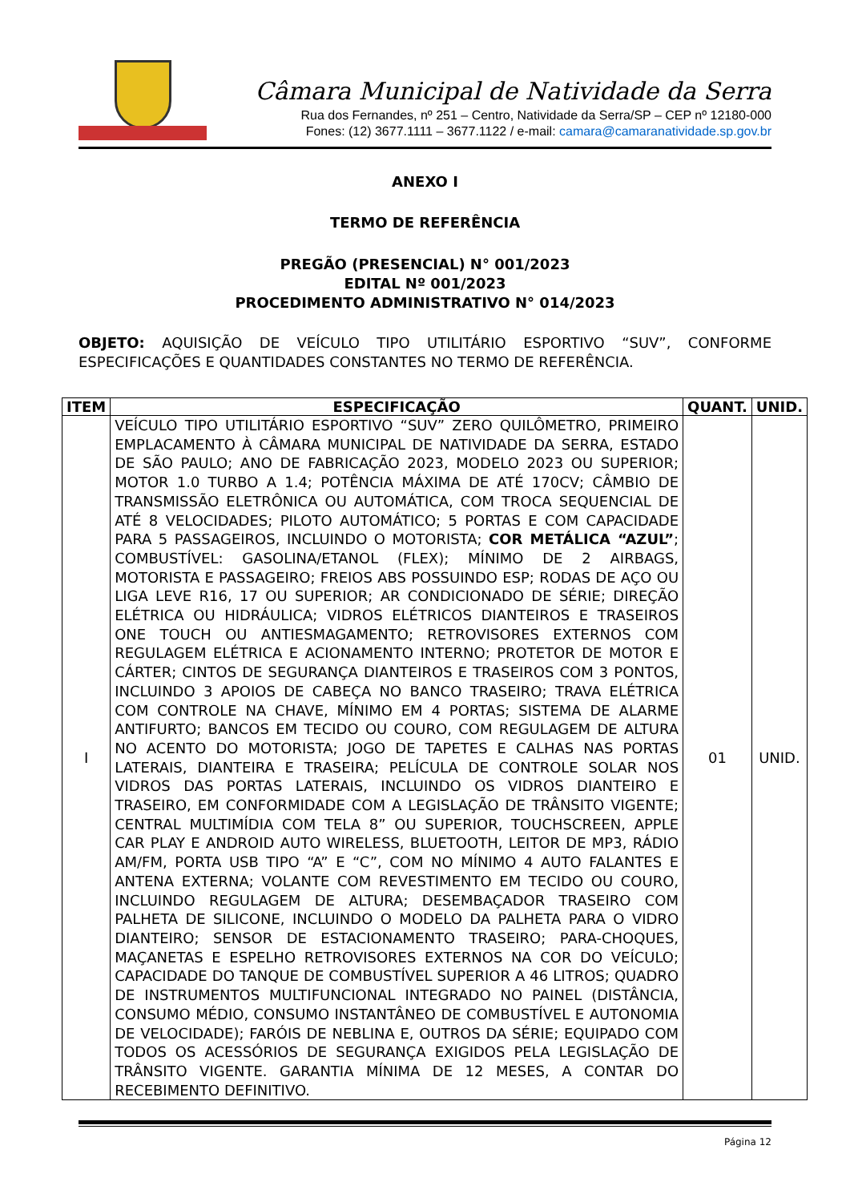Câmara Municipal de Natividade da Serra
Rua dos Fernandes, nº 251 – Centro, Natividade da Serra/SP – CEP nº 12180-000
Fones: (12) 3677.1111 – 3677.1122 / e-mail: camara@camaranatividade.sp.gov.br
ANEXO I
TERMO DE REFERÊNCIA
PREGÃO (PRESENCIAL) N° 001/2023
EDITAL Nº 001/2023
PROCEDIMENTO ADMINISTRATIVO N° 014/2023
OBJETO: AQUISIÇÃO DE VEÍCULO TIPO UTILITÁRIO ESPORTIVO “SUV”, CONFORME ESPECIFICAÇÕES E QUANTIDADES CONSTANTES NO TERMO DE REFERÊNCIA.
| ITEM | ESPECIFICAÇÃO | QUANT. | UNID. |
| --- | --- | --- | --- |
| I | VEÍCULO TIPO UTILITÁRIO ESPORTIVO “SUV” ZERO QUILÔMETRO, PRIMEIRO EMPLACAMENTO À CÂMARA MUNICIPAL DE NATIVIDADE DA SERRA, ESTADO DE SÃO PAULO; ANO DE FABRICAÇÃO 2023, MODELO 2023 OU SUPERIOR; MOTOR 1.0 TURBO A 1.4; POTÊNCIA MÁXIMA DE ATÉ 170CV; CÂMBIO DE TRANSMISSÃO ELETRÔNICA OU AUTOMÁTICA, COM TROCA SEQUENCIAL DE ATÉ 8 VELOCIDADES; PILOTO AUTOMÁTICO; 5 PORTAS E COM CAPACIDADE PARA 5 PASSAGEIROS, INCLUINDO O MOTORISTA; COR METÁLICA “AZUL” ; COMBUSTÍVEL: GASOLINA/ETANOL (FLEX); MÍNIMO DE 2 AIRBAGS, MOTORISTA E PASSAGEIRO; FREIOS ABS POSSUINDO ESP; RODAS DE AÇO OU LIGA LEVE R16, 17 OU SUPERIOR; AR CONDICIONADO DE SÉRIE; DIREÇÃO ELÉTRICA OU HIDRÁULICA; VIDROS ELÉTRICOS DIANTEIROS E TRASEIROS ONE TOUCH OU ANTIESMAGAMENTO; RETROVISORES EXTERNOS COM REGULAGEM ELÉTRICA E ACIONAMENTO INTERNO; PROTETOR DE MOTOR E CÁRTER; CINTOS DE SEGURANÇA DIANTEIROS E TRASEIROS COM 3 PONTOS, INCLUINDO 3 APOIOS DE CABEÇA NO BANCO TRASEIRO; TRAVA ELÉTRICA COM CONTROLE NA CHAVE, MÍNIMO EM 4 PORTAS; SISTEMA DE ALARME ANTIFURTO; BANCOS EM TECIDO OU COURO, COM REGULAGEM DE ALTURA NO ACENTO DO MOTORISTA; JOGO DE TAPETES E CALHAS NAS PORTAS LATERAIS, DIANTEIRA E TRASEIRA; PELÍCULA DE CONTROLE SOLAR NOS VIDROS DAS PORTAS LATERAIS, INCLUINDO OS VIDROS DIANTEIRO E TRASEIRO, EM CONFORMIDADE COM A LEGISLAÇÃO DE TRÂNSITO VIGENTE; CENTRAL MULTIMÍDIA COM TELA 8” OU SUPERIOR, TOUCHSCREEN, APPLE CAR PLAY E ANDROID AUTO WIRELESS, BLUETOOTH, LEITOR DE MP3, RÁDIO AM/FM, PORTA USB TIPO “A” E “C”, COM NO MÍNIMO 4 AUTO FALANTES E ANTENA EXTERNA; VOLANTE COM REVESTIMENTO EM TECIDO OU COURO, INCLUINDO REGULAGEM DE ALTURA; DESEMBAÇADOR TRASEIRO COM PALHETA DE SILICONE, INCLUINDO O MODELO DA PALHETA PARA O VIDRO DIANTEIRO; SENSOR DE ESTACIONAMENTO TRASEIRO; PARA-CHOQUES, MAÇANETAS E ESPELHO RETROVISORES EXTERNOS NA COR DO VEÍCULO; CAPACIDADE DO TANQUE DE COMBUSTÍVEL SUPERIOR A 46 LITROS; QUADRO DE INSTRUMENTOS MULTIFUNCIONAL INTEGRADO NO PAINEL (DISTÂNCIA, CONSUMO MÉDIO, CONSUMO INSTANTÂNEO DE COMBUSTÍVEL E AUTONOMIA DE VELOCIDADE); FARÓIS DE NEBLINA E, OUTROS DA SÉRIE; EQUIPADO COM TODOS OS ACESSÓRIOS DE SEGURANÇA EXIGIDOS PELA LEGISLAÇÃO DE TRÂNSITO VIGENTE. GARANTIA MÍNIMA DE 12 MESES, A CONTAR DO RECEBIMENTO DEFINITIVO. | 01 | UNID. |
Página 12